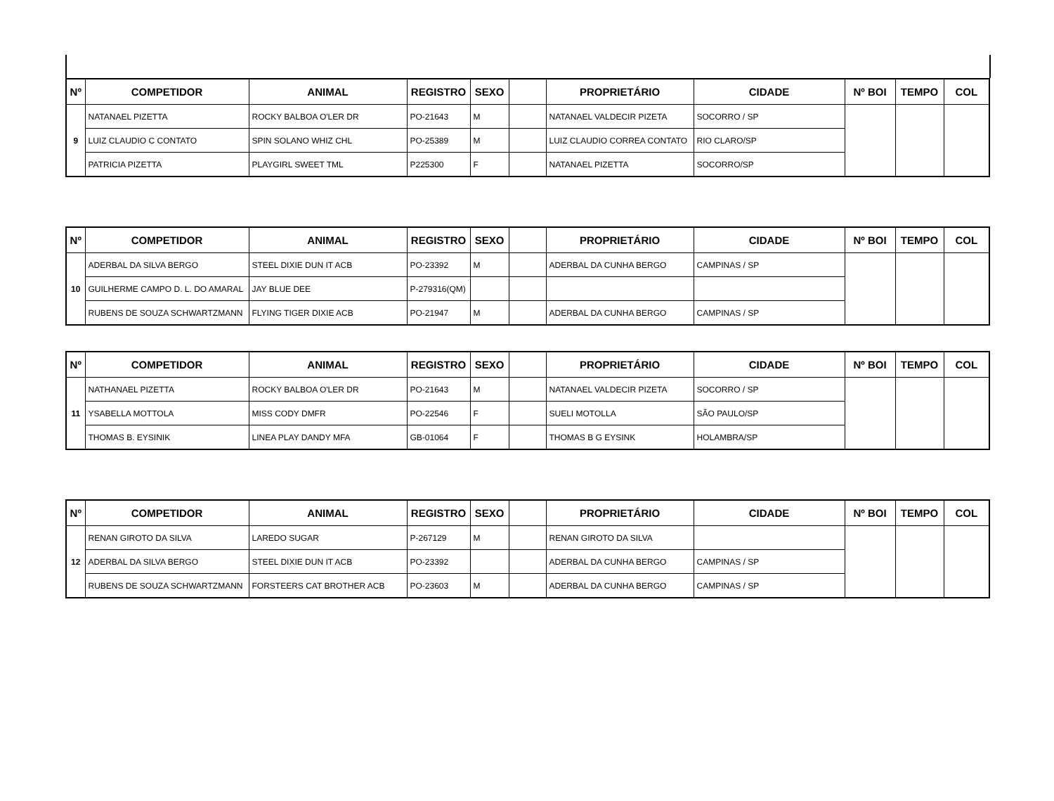| Nº | COMPETIDOR | ANIMAL | REGISTRO | SEXO | | PROPRIETÁRIO | CIDADE | Nº BOI | TEMPO | COL |
| --- | --- | --- | --- | --- | --- | --- | --- | --- | --- | --- |
| 9 | NATANAEL PIZETTA | ROCKY BALBOA O'LER DR | PO-21643 | M | | NATANAEL VALDECIR PIZETA | SOCORRO / SP | | | |
| | LUIZ CLAUDIO C CONTATO | SPIN SOLANO WHIZ CHL | PO-25389 | M | | LUIZ CLAUDIO CORREA CONTATO | RIO CLARO/SP | | | |
| | PATRICIA PIZETTA | PLAYGIRL SWEET TML | P225300 | F | | NATANAEL PIZETTA | SOCORRO/SP | | | |
| Nº | COMPETIDOR | ANIMAL | REGISTRO | SEXO | | PROPRIETÁRIO | CIDADE | Nº BOI | TEMPO | COL |
| --- | --- | --- | --- | --- | --- | --- | --- | --- | --- | --- |
| 10 | ADERBAL DA SILVA BERGO | STEEL DIXIE DUN IT ACB | PO-23392 | M | | ADERBAL DA CUNHA BERGO | CAMPINAS / SP | | | |
| | GUILHERME CAMPO D. L. DO AMARAL | JAY BLUE DEE | P-279316(QM) | | | | | | | |
| | RUBENS DE SOUZA SCHWARTZMANN | FLYING TIGER DIXIE ACB | PO-21947 | M | | ADERBAL DA CUNHA BERGO | CAMPINAS / SP | | | |
| Nº | COMPETIDOR | ANIMAL | REGISTRO | SEXO | | PROPRIETÁRIO | CIDADE | Nº BOI | TEMPO | COL |
| --- | --- | --- | --- | --- | --- | --- | --- | --- | --- | --- |
| 11 | NATHANAEL PIZETTA | ROCKY BALBOA O'LER DR | PO-21643 | M | | NATANAEL VALDECIR PIZETA | SOCORRO / SP | | | |
| | YSABELLA MOTTOLA | MISS CODY DMFR | PO-22546 | F | | SUELI MOTOLLA | SÃO PAULO/SP | | | |
| | THOMAS B. EYSINIK | LINEA PLAY DANDY MFA | GB-01064 | F | | THOMAS B G EYSINK | HOLAMBRA/SP | | | |
| Nº | COMPETIDOR | ANIMAL | REGISTRO | SEXO | | PROPRIETÁRIO | CIDADE | Nº BOI | TEMPO | COL |
| --- | --- | --- | --- | --- | --- | --- | --- | --- | --- | --- |
| 12 | RENAN GIROTO DA SILVA | LAREDO SUGAR | P-267129 | M | | RENAN GIROTO DA SILVA | | | | |
| | ADERBAL DA SILVA BERGO | STEEL DIXIE DUN IT ACB | PO-23392 | | | ADERBAL DA CUNHA BERGO | CAMPINAS / SP | | | |
| | RUBENS DE SOUZA SCHWARTZMANN | FORSTEERS CAT BROTHER ACB | PO-23603 | M | | ADERBAL DA CUNHA BERGO | CAMPINAS / SP | | | |